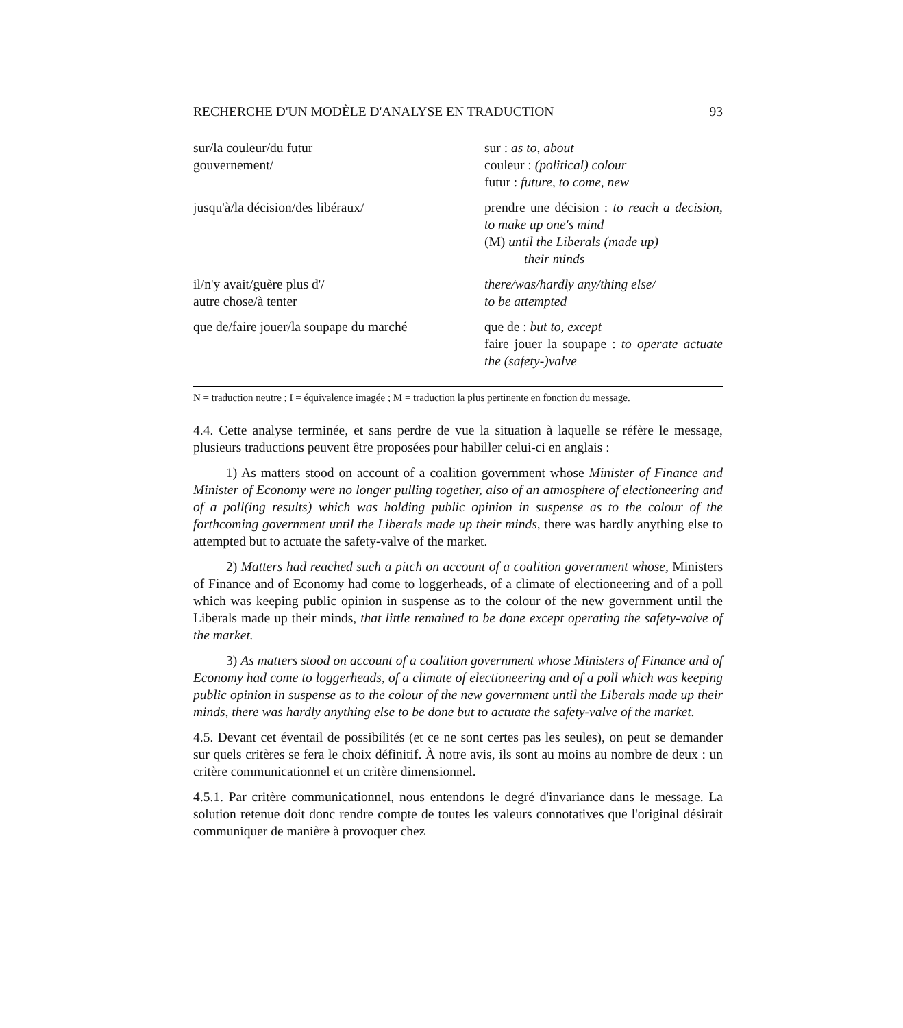RECHERCHE D'UN MODÈLE D'ANALYSE EN TRADUCTION 93
| sur/la couleur/du futur gouvernement/ | sur : as to, about couleur : (political) colour futur : future, to come, new |
| jusqu'à/la décision/des libéraux/ | prendre une décision : to reach a decision, to make up one's mind (M) until the Liberals (made up) their minds |
| il/n'y avait/guère plus d'/ autre chose/à tenter | there/was/hardly any/thing else/ to be attempted |
| que de/faire jouer/la soupape du marché | que de : but to, except faire jouer la soupape : to operate actuate the (safety-)valve |
N = traduction neutre ; I = équivalence imagée ; M = traduction la plus pertinente en fonction du message.
4.4. Cette analyse terminée, et sans perdre de vue la situation à laquelle se réfère le message, plusieurs traductions peuvent être proposées pour habiller celui-ci en anglais :
1) As matters stood on account of a coalition government whose Minister of Finance and Minister of Economy were no longer pulling together, also of an atmosphere of electioneering and of a poll(ing results) which was holding public opinion in suspense as to the colour of the forthcoming government until the Liberals made up their minds, there was hardly anything else to attempted but to actuate the safety-valve of the market.
2) Matters had reached such a pitch on account of a coalition government whose, Ministers of Finance and of Economy had come to loggerheads, of a climate of electioneering and of a poll which was keeping public opinion in suspense as to the colour of the new government until the Liberals made up their minds, that little remained to be done except operating the safety-valve of the market.
3) As matters stood on account of a coalition government whose Ministers of Finance and of Economy had come to loggerheads, of a climate of electioneering and of a poll which was keeping public opinion in suspense as to the colour of the new government until the Liberals made up their minds, there was hardly anything else to be done but to actuate the safety-valve of the market.
4.5. Devant cet éventail de possibilités (et ce ne sont certes pas les seules), on peut se demander sur quels critères se fera le choix définitif. À notre avis, ils sont au moins au nombre de deux : un critère communicationnel et un critère dimensionnel.
4.5.1. Par critère communicationnel, nous entendons le degré d'invariance dans le message. La solution retenue doit donc rendre compte de toutes les valeurs connotatives que l'original désirait communiquer de manière à provoquer chez